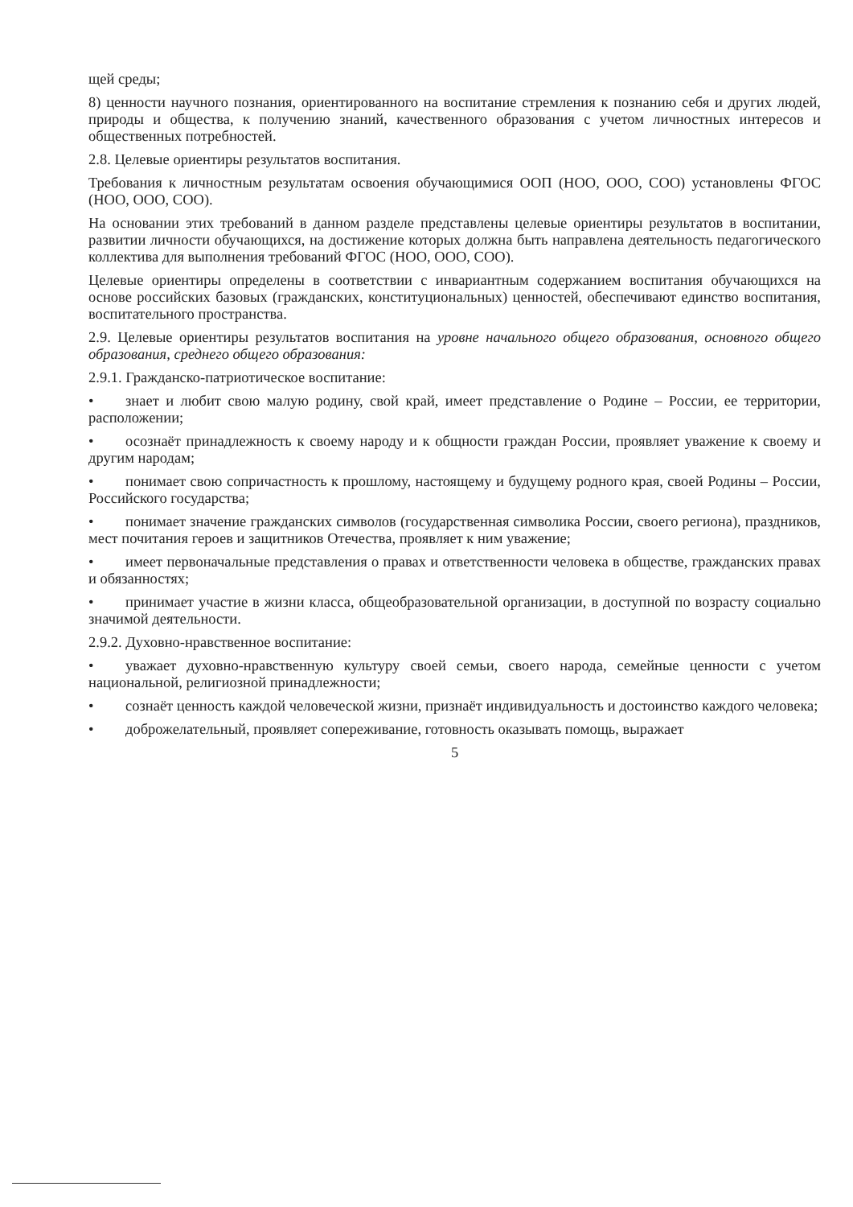щей среды;
8) ценности научного познания, ориентированного на воспитание стремления к познанию себя и других людей, природы и общества, к получению знаний, качественного образования с учетом личностных интересов и общественных потребностей.
2.8. Целевые ориентиры результатов воспитания.
Требования к личностным результатам освоения обучающимися ООП (НОО, ООО, СОО) установлены ФГОС (НОО, ООО, СОО).
На основании этих требований в данном разделе представлены целевые ориентиры результатов в воспитании, развитии личности обучающихся, на достижение которых должна быть направлена деятельность педагогического коллектива для выполнения требований ФГОС (НОО, ООО, СОО).
Целевые ориентиры определены в соответствии с инвариантным содержанием воспитания обучающихся на основе российских базовых (гражданских, конституциональных) ценностей, обеспечивают единство воспитания, воспитательного пространства.
2.9. Целевые ориентиры результатов воспитания на уровне начального общего образования, основного общего образования, среднего общего образования:
2.9.1. Гражданско-патриотическое воспитание:
• знает и любит свою малую родину, свой край, имеет представление о Родине – России, ее территории, расположении;
• осознаёт принадлежность к своему народу и к общности граждан России, проявляет уважение к своему и другим народам;
• понимает свою сопричастность к прошлому, настоящему и будущему родного края, своей Родины – России, Российского государства;
• понимает значение гражданских символов (государственная символика России, своего региона), праздников, мест почитания героев и защитников Отечества, проявляет к ним уважение;
• имеет первоначальные представления о правах и ответственности человека в обществе, гражданских правах и обязанностях;
• принимает участие в жизни класса, общеобразовательной организации, в доступной по возрасту социально значимой деятельности.
2.9.2. Духовно-нравственное воспитание:
• уважает духовно-нравственную культуру своей семьи, своего народа, семейные ценности с учетом национальной, религиозной принадлежности;
• сознаёт ценность каждой человеческой жизни, признаёт индивидуальность и достоинство каждого человека;
• доброжелательный, проявляет сопереживание, готовность оказывать помощь, выражает
5